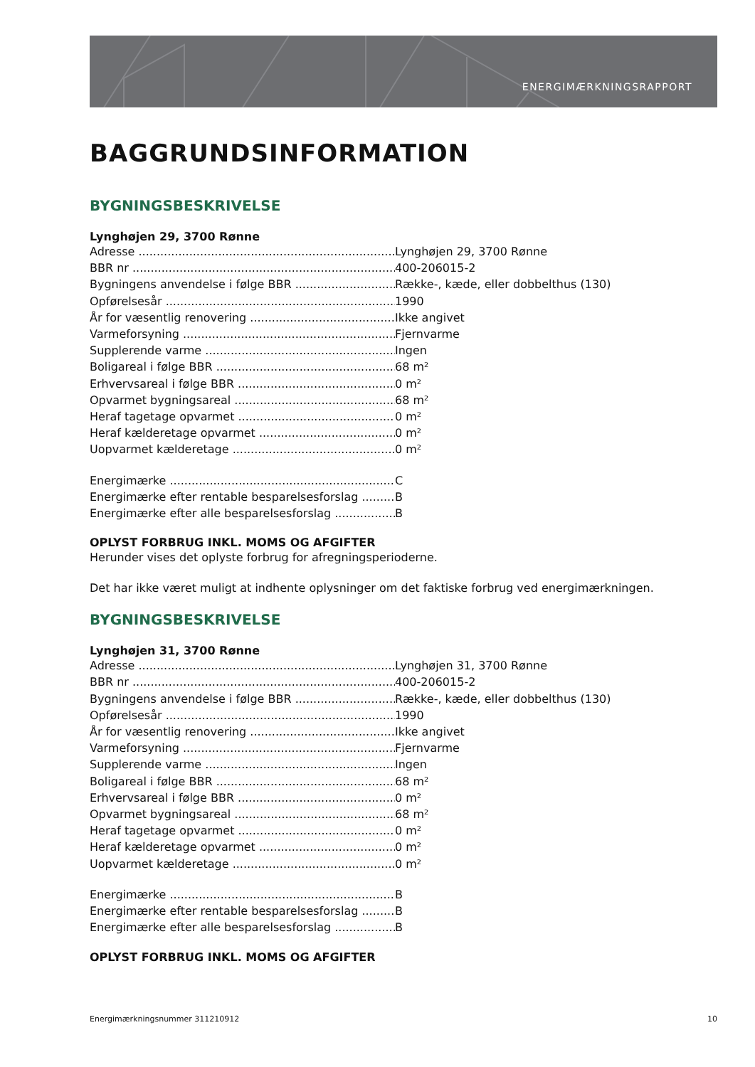ENERGIMÆRKNINGSRAPPORT
BAGGRUNDSINFORMATION
BYGNINGSBESKRIVELSE
Lynghøjen 29, 3700 Rønne
Adresse Lynghøjen 29, 3700 Rønne
BBR nr 400-206015-2
Bygningens anvendelse i følge BBR Række-, kæde, eller dobbelthus (130)
Opførelsesår 1990
År for væsentlig renovering Ikke angivet
Varmeforsyning Fjernvarme
Supplerende varme Ingen
Boligareal i følge BBR 68 m²
Erhvervsareal i følge BBR 0 m²
Opvarmet bygningsareal 68 m²
Heraf tagetage opvarmet 0 m²
Heraf kælderetage opvarmet 0 m²
Uopvarmet kælderetage 0 m²
Energimærke C
Energimærke efter rentable besparelsesforslag B
Energimærke efter alle besparelsesforslag B
OPLYST FORBRUG INKL. MOMS OG AFGIFTER
Herunder vises det oplyste forbrug for afregningsperioderne.
Det har ikke været muligt at indhente oplysninger om det faktiske forbrug ved energimærkningen.
BYGNINGSBESKRIVELSE
Lynghøjen 31, 3700 Rønne
Adresse Lynghøjen 31, 3700 Rønne
BBR nr 400-206015-2
Bygningens anvendelse i følge BBR Række-, kæde, eller dobbelthus (130)
Opførelsesår 1990
År for væsentlig renovering Ikke angivet
Varmeforsyning Fjernvarme
Supplerende varme Ingen
Boligareal i følge BBR 68 m²
Erhvervsareal i følge BBR 0 m²
Opvarmet bygningsareal 68 m²
Heraf tagetage opvarmet 0 m²
Heraf kælderetage opvarmet 0 m²
Uopvarmet kælderetage 0 m²
Energimærke B
Energimærke efter rentable besparelsesforslag B
Energimærke efter alle besparelsesforslag B
OPLYST FORBRUG INKL. MOMS OG AFGIFTER
Energimærkningsnummer 311210912 10